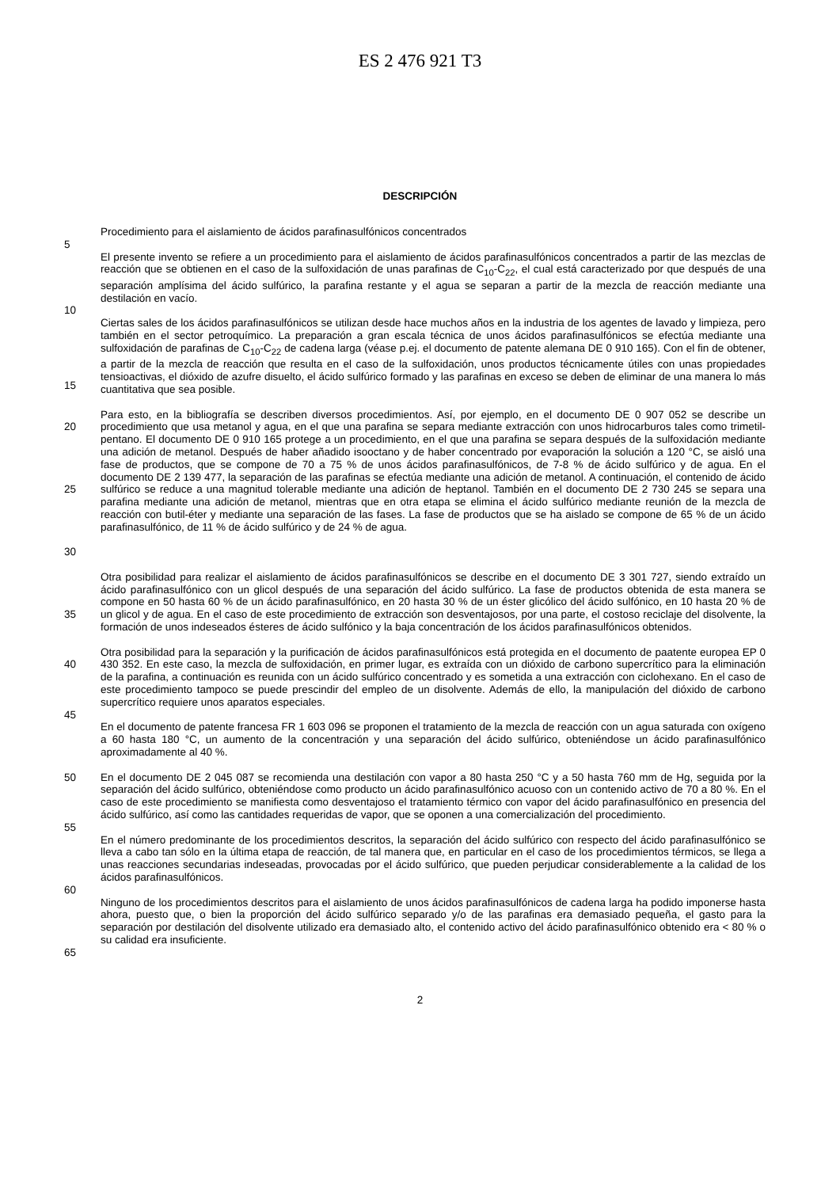ES 2 476 921 T3
DESCRIPCIÓN
Procedimiento para el aislamiento de ácidos parafinasulfónicos concentrados
5
El presente invento se refiere a un procedimiento para el aislamiento de ácidos parafinasulfónicos concentrados a partir de las mezclas de reacción que se obtienen en el caso de la sulfoxidación de unas parafinas de C<sub>10</sub>-C<sub>22</sub>, el cual está caracterizado por que después de una separación amplísima del ácido sulfúrico, la parafina restante y el agua se separan a partir de la mezcla de reacción mediante una destilación en vacío.
10
15 Ciertas sales de los ácidos parafinasulfónicos se utilizan desde hace muchos años en la industria de los agentes de lavado y limpieza, pero también en el sector petroquímico. La preparación a gran escala técnica de unos ácidos parafinasulfónicos se efectúa mediante una sulfoxidación de parafinas de C<sub>10</sub>-C<sub>22</sub> de cadena larga (véase p.ej. el documento de patente alemana DE 0 910 165). Con el fin de obtener, a partir de la mezcla de reacción que resulta en el caso de la sulfoxidación, unos productos técnicamente útiles con unas propiedades tensioactivas, el dióxido de azufre disuelto, el ácido sulfúrico formado y las parafinas en exceso se deben de eliminar de una manera lo más cuantitativa que sea posible.
20
25
30
Para esto, en la bibliografía se describen diversos procedimientos. Así, por ejemplo, en el documento DE 0 907 052 se describe un procedimiento que usa metanol y agua, en el que una parafina se separa mediante extracción con unos hidrocarburos tales como trimetil-pentano. El documento DE 0 910 165 protege a un procedimiento, en el que una parafina se separa después de la sulfoxidación mediante una adición de metanol. Después de haber añadido isooctano y de haber concentrado por evaporación la solución a 120 °C, se aisló una fase de productos, que se compone de 70 a 75 % de unos ácidos parafinasulfónicos, de 7-8 % de ácido sulfúrico y de agua. En el documento DE 2 139 477, la separación de las parafinas se efectúa mediante una adición de metanol. A continuación, el contenido de ácido sulfúrico se reduce a una magnitud tolerable mediante una adición de heptanol. También en el documento DE 2 730 245 se separa una parafina mediante una adición de metanol, mientras que en otra etapa se elimina el ácido sulfúrico mediante reunión de la mezcla de reacción con butil-éter y mediante una separación de las fases. La fase de productos que se ha aislado se compone de 65 % de un ácido parafinasulfónico, de 11 % de ácido sulfúrico y de 24 % de agua.
35 Otra posibilidad para realizar el aislamiento de ácidos parafinasulfónicos se describe en el documento DE 3 301 727, siendo extraído un ácido parafinasulfónico con un glicol después de una separación del ácido sulfúrico. La fase de productos obtenida de esta manera se compone en 50 hasta 60 % de un ácido parafinasulfónico, en 20 hasta 30 % de un éster glicólico del ácido sulfónico, en 10 hasta 20 % de un glicol y de agua. En el caso de este procedimiento de extracción son desventajosos, por una parte, el costoso reciclaje del disolvente, la formación de unos indeseados ésteres de ácido sulfónico y la baja concentración de los ácidos parafinasulfónicos obtenidos.
40 Otra posibilidad para la separación y la purificación de ácidos parafinasulfónicos está protegida en el documento de paatente europea EP 0 430 352. En este caso, la mezcla de sulfoxidación, en primer lugar, es extraída con un dióxido de carbono supercrítico para la eliminación de la parafina, a continuación es reunida con un ácido sulfúrico concentrado y es sometida a una extracción con ciclohexano. En el caso de este procedimiento tampoco se puede prescindir del empleo de un disolvente. Además de ello, la manipulación del dióxido de carbono supercrítico requiere unos aparatos especiales.
45
En el documento de patente francesa FR 1 603 096 se proponen el tratamiento de la mezcla de reacción con un agua saturada con oxígeno a 60 hasta 180 °C, un aumento de la concentración y una separación del ácido sulfúrico, obteniéndose un ácido parafinasulfónico aproximadamente al 40 %.
50 En el documento DE 2 045 087 se recomienda una destilación con vapor a 80 hasta 250 °C y a 50 hasta 760 mm de Hg, seguida por la separación del ácido sulfúrico, obteniéndose como producto un ácido parafinasulfónico acuoso con un contenido activo de 70 a 80 %. En el caso de este procedimiento se manifiesta como desventajoso el tratamiento térmico con vapor del ácido parafinasulfónico en presencia del ácido sulfúrico, así como las cantidades requeridas de vapor, que se oponen a una comercialización del procedimiento.
55
En el número predominante de los procedimientos descritos, la separación del ácido sulfúrico con respecto del ácido parafinasulfónico se lleva a cabo tan sólo en la última etapa de reacción, de tal manera que, en particular en el caso de los procedimientos térmicos, se llega a unas reacciones secundarias indeseadas, provocadas por el ácido sulfúrico, que pueden perjudicar considerablemente a la calidad de los ácidos parafinasulfónicos.
60
Ninguno de los procedimientos descritos para el aislamiento de unos ácidos parafinasulfónicos de cadena larga ha podido imponerse hasta ahora, puesto que, o bien la proporción del ácido sulfúrico separado y/o de las parafinas era demasiado pequeña, el gasto para la separación por destilación del disolvente utilizado era demasiado alto, el contenido activo del ácido parafinasulfónico obtenido era < 80 % o su calidad era insuficiente.
65
2